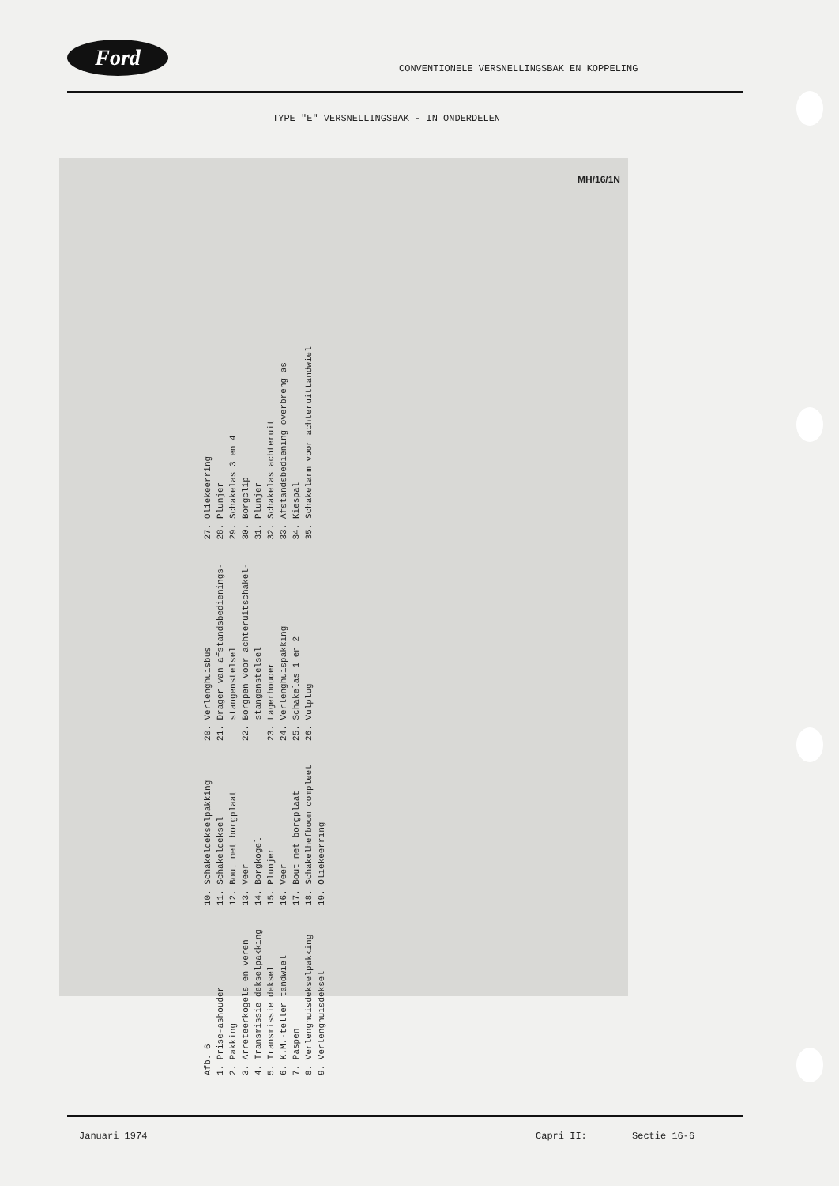Ford
CONVENTIONELE VERSNELLINGSBAK EN KOPPELING
TYPE "E" VERSNELLINGSBAK - IN ONDERDELEN
MH/16/1N
Januari 1974 Capri II: Sectie 16-6
Afb. 6 1. Prise-ashouder 2. Pakking 3. Arreteerkogels en veren 4. Transmissie dekselpakking 5. Transmissie deksel 6. K.M.-teller tandwiel 7. Paspen 8. Verlenghuisdekselpakking 9. Verlenghuisdeksel
10. Schakeldekselpakking 11. Schakeldeksel 12. Bout met borgplaat 13. Veer 14. Borgkogel 15. Plunjer 16. Veer 17. Bout met borgplaat 18. Schakelhefboom compleet 19. Oliekeerring
20. Verlenghuisbus 21. Drager van afstandsbedienings- stangenstelsel 22. Borgpen voor achteruitschakel- stangenstelsel 23. Lagerhouder 24. Verlenghuispakking 25. Schakelas 1 en 2 26. Vulplug
27. Oliekeerring 28. Plunjer 29. Schakelas 3 en 4 30. Borgclip 31. Plunjer 32. Schakelas achteruit 33. Afstandsbediening overbreng as 34. Kiespal 35. Schakelarm voor achteruittandwiel